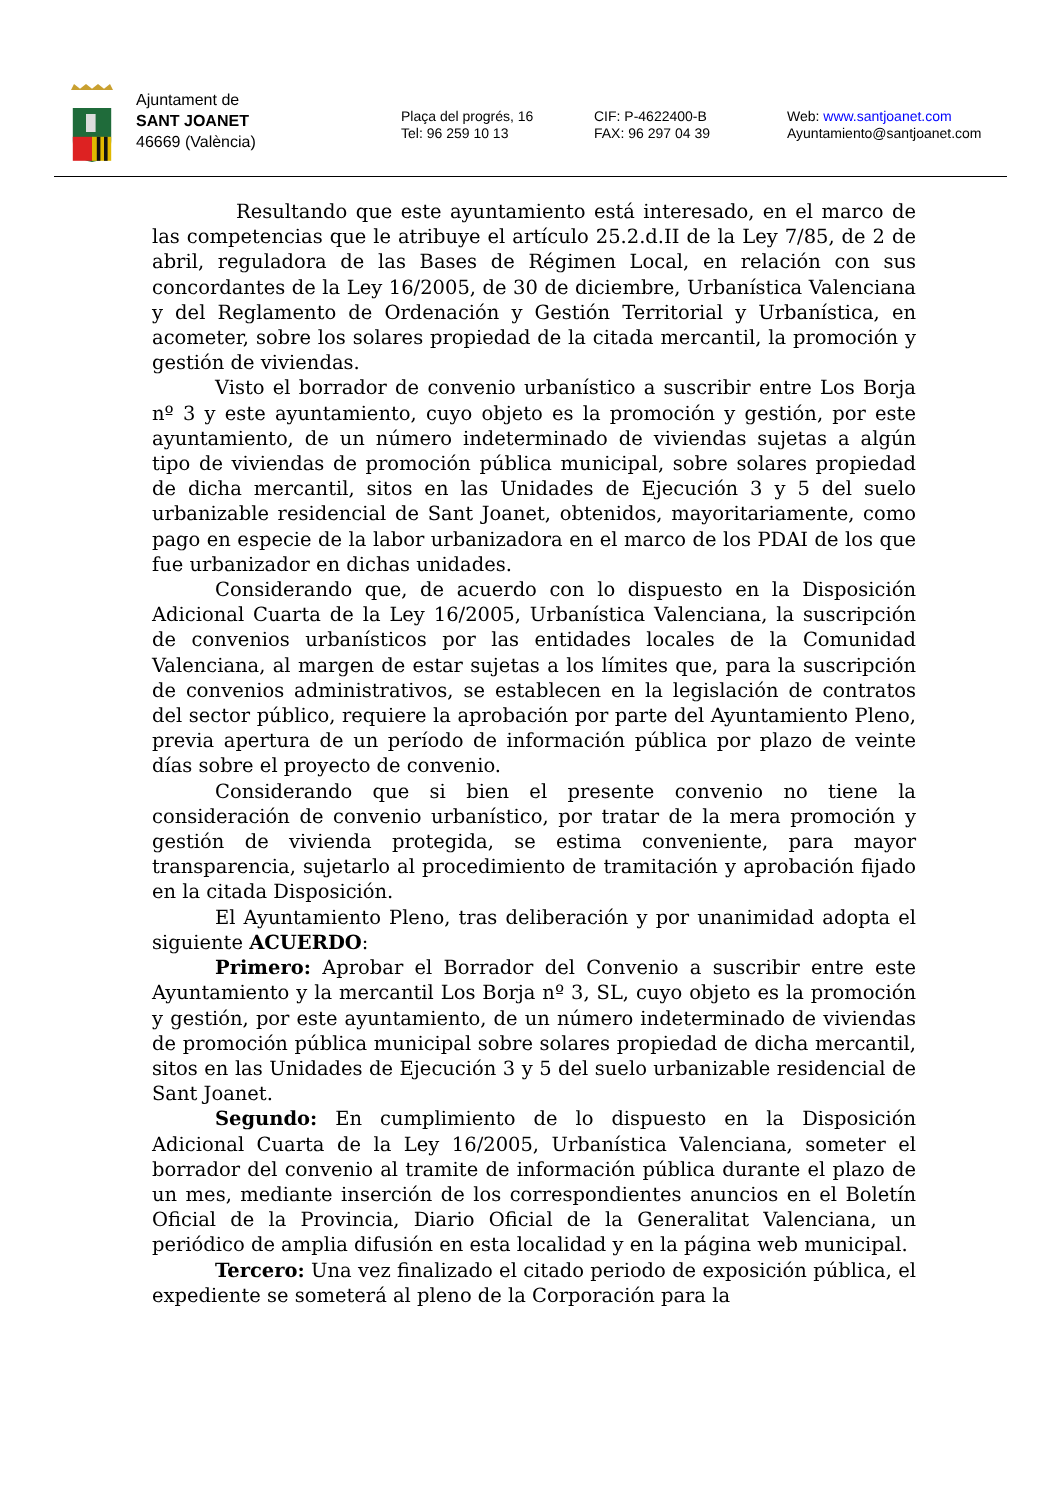Ajuntament de
SANT JOANET
46669 (València)
Plaça del progrés, 16
Tel: 96 259 10 13
CIF: P-4622400-B
FAX: 96 297 04 39
Web: www.santjoanet.com
Ayuntamiento@santjoanet.com
Resultando que este ayuntamiento está interesado, en el marco de las competencias que le atribuye el artículo 25.2.d.II de la Ley 7/85, de 2 de abril, reguladora de las Bases de Régimen Local, en relación con sus concordantes de la Ley 16/2005, de 30 de diciembre, Urbanística Valenciana y del Reglamento de Ordenación y Gestión Territorial y Urbanística, en acometer, sobre los solares propiedad de la citada mercantil, la promoción y gestión de viviendas.
Visto el borrador de convenio urbanístico a suscribir entre Los Borja nº 3 y este ayuntamiento, cuyo objeto es la promoción y gestión, por este ayuntamiento, de un número indeterminado de viviendas sujetas a algún tipo de viviendas de promoción pública municipal, sobre solares propiedad de dicha mercantil, sitos en las Unidades de Ejecución 3 y 5 del suelo urbanizable residencial de Sant Joanet, obtenidos, mayoritariamente, como pago en especie de la labor urbanizadora en el marco de los PDAI de los que fue urbanizador en dichas unidades.
Considerando que, de acuerdo con lo dispuesto en la Disposición Adicional Cuarta de la Ley 16/2005, Urbanística Valenciana, la suscripción de convenios urbanísticos por las entidades locales de la Comunidad Valenciana, al margen de estar sujetas a los límites que, para la suscripción de convenios administrativos, se establecen en la legislación de contratos del sector público, requiere la aprobación por parte del Ayuntamiento Pleno, previa apertura de un período de información pública por plazo de veinte días sobre el proyecto de convenio.
Considerando que si bien el presente convenio no tiene la consideración de convenio urbanístico, por tratar de la mera promoción y gestión de vivienda protegida, se estima conveniente, para mayor transparencia, sujetarlo al procedimiento de tramitación y aprobación fijado en la citada Disposición.
El Ayuntamiento Pleno, tras deliberación y por unanimidad adopta el siguiente ACUERDO:
Primero: Aprobar el Borrador del Convenio a suscribir entre este Ayuntamiento y la mercantil Los Borja nº 3, SL, cuyo objeto es la promoción y gestión, por este ayuntamiento, de un número indeterminado de viviendas de promoción pública municipal sobre solares propiedad de dicha mercantil, sitos en las Unidades de Ejecución 3 y 5 del suelo urbanizable residencial de Sant Joanet.
Segundo: En cumplimiento de lo dispuesto en la Disposición Adicional Cuarta de la Ley 16/2005, Urbanística Valenciana, someter el borrador del convenio al tramite de información pública durante el plazo de un mes, mediante inserción de los correspondientes anuncios en el Boletín Oficial de la Provincia, Diario Oficial de la Generalitat Valenciana, un periódico de amplia difusión en esta localidad y en la página web municipal.
Tercero: Una vez finalizado el citado periodo de exposición pública, el expediente se someterá al pleno de la Corporación para la